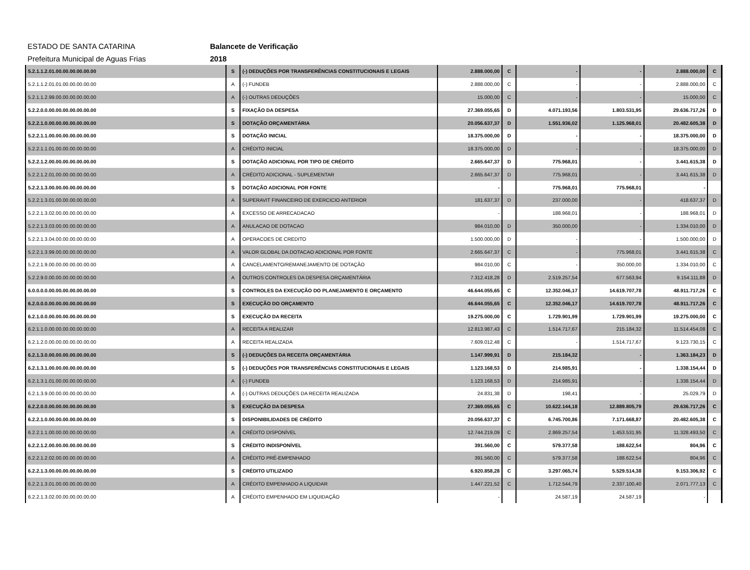ESTADO DE SANTA CATARINA Balancete de Verificação
Prefeitura Municipal de Aguas Frias 2018
| 5.2.1.1.2.01.00.00.00.00.00.00 | S | (-) DEDUÇÕES POR TRANSFERÊNCIAS CONSTITUCIONAIS E LEGAIS | 2.888.000,00 | C | - | - | 2.888.000,00 | C |
| 5.2.1.1.2.01.01.00.00.00.00.00 | A | (-) FUNDEB | 2.888.000,00 | C | - | - | 2.888.000,00 | C |
| 5.2.1.1.2.99.00.00.00.00.00.00 | A | (-) OUTRAS DEDUÇÕES | 15.000,00 | C | - | - | 15.000,00 | C |
| 5.2.2.0.0.00.00.00.00.00.00.00 | S | FIXAÇÃO DA DESPESA | 27.369.055,65 | D | 4.071.193,56 | 1.803.531,95 | 29.636.717,26 | D |
| 5.2.2.1.0.00.00.00.00.00.00.00 | S | DOTAÇÃO ORÇAMENTÁRIA | 20.056.637,37 | D | 1.551.936,02 | 1.125.968,01 | 20.482.605,38 | D |
| 5.2.2.1.1.00.00.00.00.00.00.00 | S | DOTAÇÃO INICIAL | 18.375.000,00 | D | - | - | 18.375.000,00 | D |
| 5.2.2.1.1.01.00.00.00.00.00.00 | A | CRÉDITO INICIAL | 18.375.000,00 | D | - | - | 18.375.000,00 | D |
| 5.2.2.1.2.00.00.00.00.00.00.00 | S | DOTAÇÃO ADICIONAL POR TIPO DE CRÉDITO | 2.665.647,37 | D | 775.968,01 | - | 3.441.615,38 | D |
| 5.2.2.1.2.01.00.00.00.00.00.00 | A | CRÉDITO ADICIONAL - SUPLEMENTAR | 2.665.647,37 | D | 775.968,01 | - | 3.441.615,38 | D |
| 5.2.2.1.3.00.00.00.00.00.00.00 | S | DOTAÇÃO ADICIONAL POR FONTE | - | | 775.968,01 | 775.968,01 | - | |
| 5.2.2.1.3.01.00.00.00.00.00.00 | A | SUPERAVIT FINANCEIRO DE EXERCICIO ANTERIOR | 181.637,37 | D | 237.000,00 | - | 418.637,37 | D |
| 5.2.2.1.3.02.00.00.00.00.00.00 | A | EXCESSO DE ARRECADACAO | - | | 188.968,01 | - | 188.968,01 | D |
| 5.2.2.1.3.03.00.00.00.00.00.00 | A | ANULACAO DE DOTACAO | 984.010,00 | D | 350.000,00 | - | 1.334.010,00 | D |
| 5.2.2.1.3.04.00.00.00.00.00.00 | A | OPERACOES DE CREDITO | 1.500.000,00 | D | - | - | 1.500.000,00 | D |
| 5.2.2.1.3.99.00.00.00.00.00.00 | A | VALOR GLOBAL DA DOTACAO ADICIONAL POR FONTE | 2.665.647,37 | C | - | 775.968,01 | 3.441.615,38 | C |
| 5.2.2.1.9.00.00.00.00.00.00.00 | A | CANCELAMENTO/REMANEJAMENTO DE DOTAÇÃO | 984.010,00 | C | - | 350.000,00 | 1.334.010,00 | C |
| 5.2.2.9.0.00.00.00.00.00.00.00 | A | OUTROS CONTROLES DA DESPESA ORÇAMENTÁRIA | 7.312.418,28 | D | 2.519.257,54 | 677.563,94 | 9.154.111,88 | D |
| 6.0.0.0.0.00.00.00.00.00.00.00 | S | CONTROLES DA EXECUÇÃO DO PLANEJAMENTO E ORÇAMENTO | 46.644.055,65 | C | 12.352.046,17 | 14.619.707,78 | 48.911.717,26 | C |
| 6.2.0.0.0.00.00.00.00.00.00.00 | S | EXECUÇÃO DO ORÇAMENTO | 46.644.055,65 | C | 12.352.046,17 | 14.619.707,78 | 48.911.717,26 | C |
| 6.2.1.0.0.00.00.00.00.00.00.00 | S | EXECUÇÃO DA RECEITA | 19.275.000,00 | C | 1.729.901,99 | 1.729.901,99 | 19.275.000,00 | C |
| 6.2.1.1.0.00.00.00.00.00.00.00 | A | RECEITA A REALIZAR | 12.813.987,43 | C | 1.514.717,67 | 215.184,32 | 11.514.454,08 | C |
| 6.2.1.2.0.00.00.00.00.00.00.00 | A | RECEITA REALIZADA | 7.609.012,48 | C | - | 1.514.717,67 | 9.123.730,15 | C |
| 6.2.1.3.0.00.00.00.00.00.00.00 | S | (-) DEDUÇÕES DA RECEITA ORÇAMENTÁRIA | 1.147.999,91 | D | 215.184,32 | - | 1.363.184,23 | D |
| 6.2.1.3.1.00.00.00.00.00.00.00 | S | (-) DEDUÇÕES POR TRANSFERÊNCIAS CONSTITUCIONAIS E LEGAIS | 1.123.168,53 | D | 214.985,91 | - | 1.338.154,44 | D |
| 6.2.1.3.1.01.00.00.00.00.00.00 | A | (-) FUNDEB | 1.123.168,53 | D | 214.985,91 | - | 1.338.154,44 | D |
| 6.2.1.3.9.00.00.00.00.00.00.00 | A | (-) OUTRAS DEDUÇÕES DA RECEITA REALIZADA | 24.831,38 | D | 198,41 | - | 25.029,79 | D |
| 6.2.2.0.0.00.00.00.00.00.00.00 | S | EXECUÇÃO DA DESPESA | 27.369.055,65 | C | 10.622.144,18 | 12.889.805,79 | 29.636.717,26 | C |
| 6.2.2.1.0.00.00.00.00.00.00.00 | S | DISPONIBILIDADES DE CRÉDITO | 20.056.637,37 | C | 6.745.700,86 | 7.171.668,87 | 20.482.605,38 | C |
| 6.2.2.1.1.00.00.00.00.00.00.00 | A | CRÉDITO DISPONÍVEL | 12.744.219,09 | C | 2.869.257,54 | 1.453.531,95 | 11.328.493,50 | C |
| 6.2.2.1.2.00.00.00.00.00.00.00 | S | CRÉDITO INDISPONÍVEL | 391.560,00 | C | 579.377,58 | 188.622,54 | 804,96 | C |
| 6.2.2.1.2.02.00.00.00.00.00.00 | A | CRÉDITO PRÉ-EMPENHADO | 391.560,00 | C | 579.377,58 | 188.622,54 | 804,96 | C |
| 6.2.2.1.3.00.00.00.00.00.00.00 | S | CRÉDITO UTILIZADO | 6.920.858,28 | C | 3.297.065,74 | 5.529.514,38 | 9.153.306,92 | C |
| 6.2.2.1.3.01.00.00.00.00.00.00 | A | CRÉDITO EMPENHADO A LIQUIDAR | 1.447.221,52 | C | 1.712.544,79 | 2.337.100,40 | 2.071.777,13 | C |
| 6.2.2.1.3.02.00.00.00.00.00.00 | A | CRÉDITO EMPENHADO EM LIQUIDAÇÃO | - | | 24.587,19 | 24.587,19 | - | |